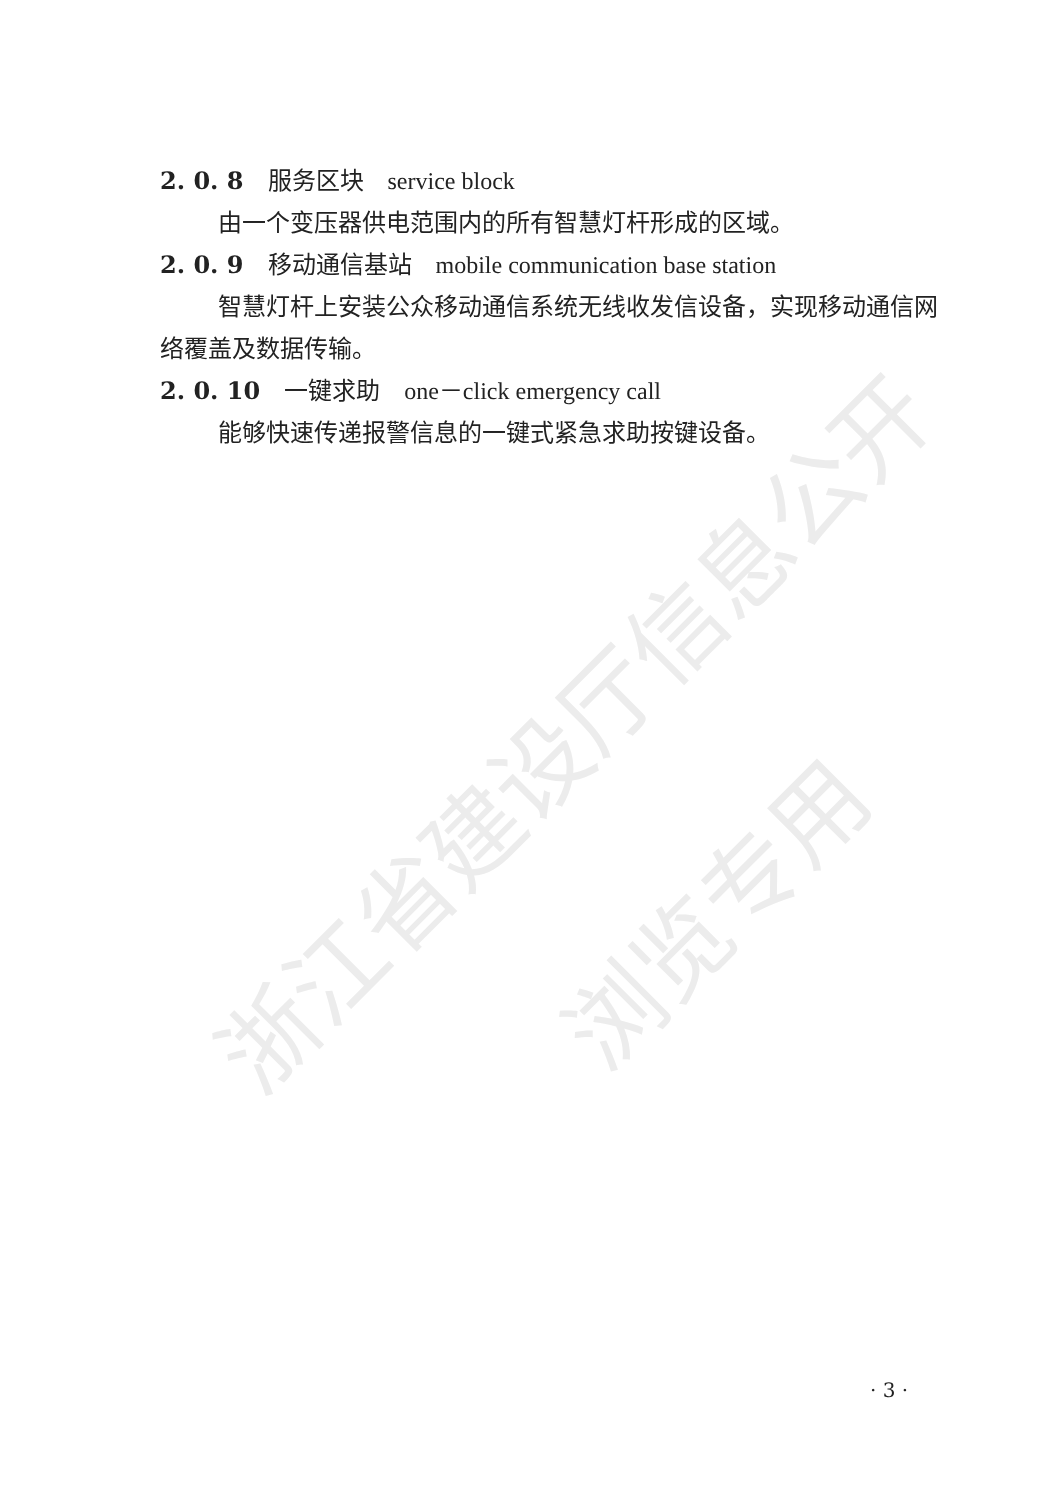浙江省建设厅信息公开
浏览专用
2. 0. 8 服务区块 service block
由一个变压器供电范围内的所有智慧灯杆形成的区域。
2. 0. 9 移动通信基站 mobile communication base station
智慧灯杆上安装公众移动通信系统无线收发信设备，实现移动通信网络覆盖及数据传输。
2. 0. 10 一键求助 one－click emergency call
能够快速传递报警信息的一键式紧急求助按键设备。
· 3 ·